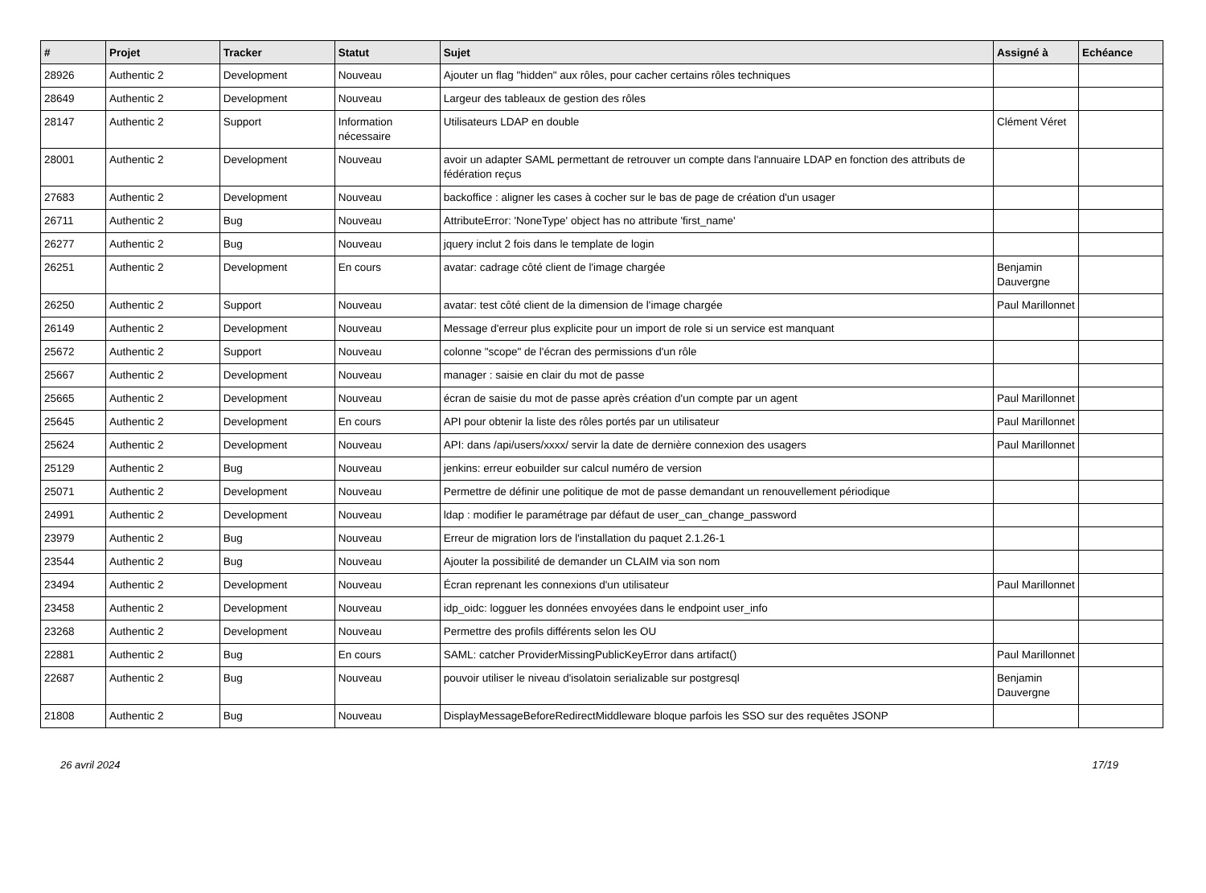| # | Projet | Tracker | Statut | Sujet | Assigné à | Echéance |
| --- | --- | --- | --- | --- | --- | --- |
| 28926 | Authentic 2 | Development | Nouveau | Ajouter un flag "hidden" aux rôles, pour cacher certains rôles techniques | | |
| 28649 | Authentic 2 | Development | Nouveau | Largeur des tableaux de gestion des rôles | | |
| 28147 | Authentic 2 | Support | Information nécessaire | Utilisateurs LDAP en double | Clément Véret | |
| 28001 | Authentic 2 | Development | Nouveau | avoir un adapter SAML permettant de retrouver un compte dans l'annuaire LDAP en fonction des attributs de fédération reçus | | |
| 27683 | Authentic 2 | Development | Nouveau | backoffice : aligner les cases à cocher sur le bas de page de création d'un usager | | |
| 26711 | Authentic 2 | Bug | Nouveau | AttributeError: 'NoneType' object has no attribute 'first_name' | | |
| 26277 | Authentic 2 | Bug | Nouveau | jquery inclut 2 fois dans le template de login | | |
| 26251 | Authentic 2 | Development | En cours | avatar: cadrage côté client de l'image chargée | Benjamin Dauvergne | |
| 26250 | Authentic 2 | Support | Nouveau | avatar: test côté client de la dimension de l'image chargée | Paul Marillonnet | |
| 26149 | Authentic 2 | Development | Nouveau | Message d'erreur plus explicite pour un import de role si un service est manquant | | |
| 25672 | Authentic 2 | Support | Nouveau | colonne "scope" de l'écran des permissions d'un rôle | | |
| 25667 | Authentic 2 | Development | Nouveau | manager : saisie en clair du mot de passe | | |
| 25665 | Authentic 2 | Development | Nouveau | écran de saisie du mot de passe après création d'un compte par un agent | Paul Marillonnet | |
| 25645 | Authentic 2 | Development | En cours | API pour obtenir la liste des rôles portés par un utilisateur | Paul Marillonnet | |
| 25624 | Authentic 2 | Development | Nouveau | API: dans /api/users/xxxx/ servir la date de dernière connexion des usagers | Paul Marillonnet | |
| 25129 | Authentic 2 | Bug | Nouveau | jenkins: erreur eobuilder sur calcul numéro de version | | |
| 25071 | Authentic 2 | Development | Nouveau | Permettre de définir une politique de mot de passe demandant un renouvellement périodique | | |
| 24991 | Authentic 2 | Development | Nouveau | ldap : modifier le paramétrage par défaut de user_can_change_password | | |
| 23979 | Authentic 2 | Bug | Nouveau | Erreur de migration lors de l'installation du paquet 2.1.26-1 | | |
| 23544 | Authentic 2 | Bug | Nouveau | Ajouter la possibilité de demander un CLAIM via son nom | | |
| 23494 | Authentic 2 | Development | Nouveau | Écran reprenant les connexions d'un utilisateur | Paul Marillonnet | |
| 23458 | Authentic 2 | Development | Nouveau | idp_oidc: logguer les données envoyées dans le endpoint user_info | | |
| 23268 | Authentic 2 | Development | Nouveau | Permettre des profils différents selon les OU | | |
| 22881 | Authentic 2 | Bug | En cours | SAML: catcher ProviderMissingPublicKeyError dans artifact() | Paul Marillonnet | |
| 22687 | Authentic 2 | Bug | Nouveau | pouvoir utiliser le niveau d'isolatoin serializable sur postgresql | Benjamin Dauvergne | |
| 21808 | Authentic 2 | Bug | Nouveau | DisplayMessageBeforeRedirectMiddleware bloque parfois les SSO sur des requêtes JSONP | | |
26 avril 2024 17/19